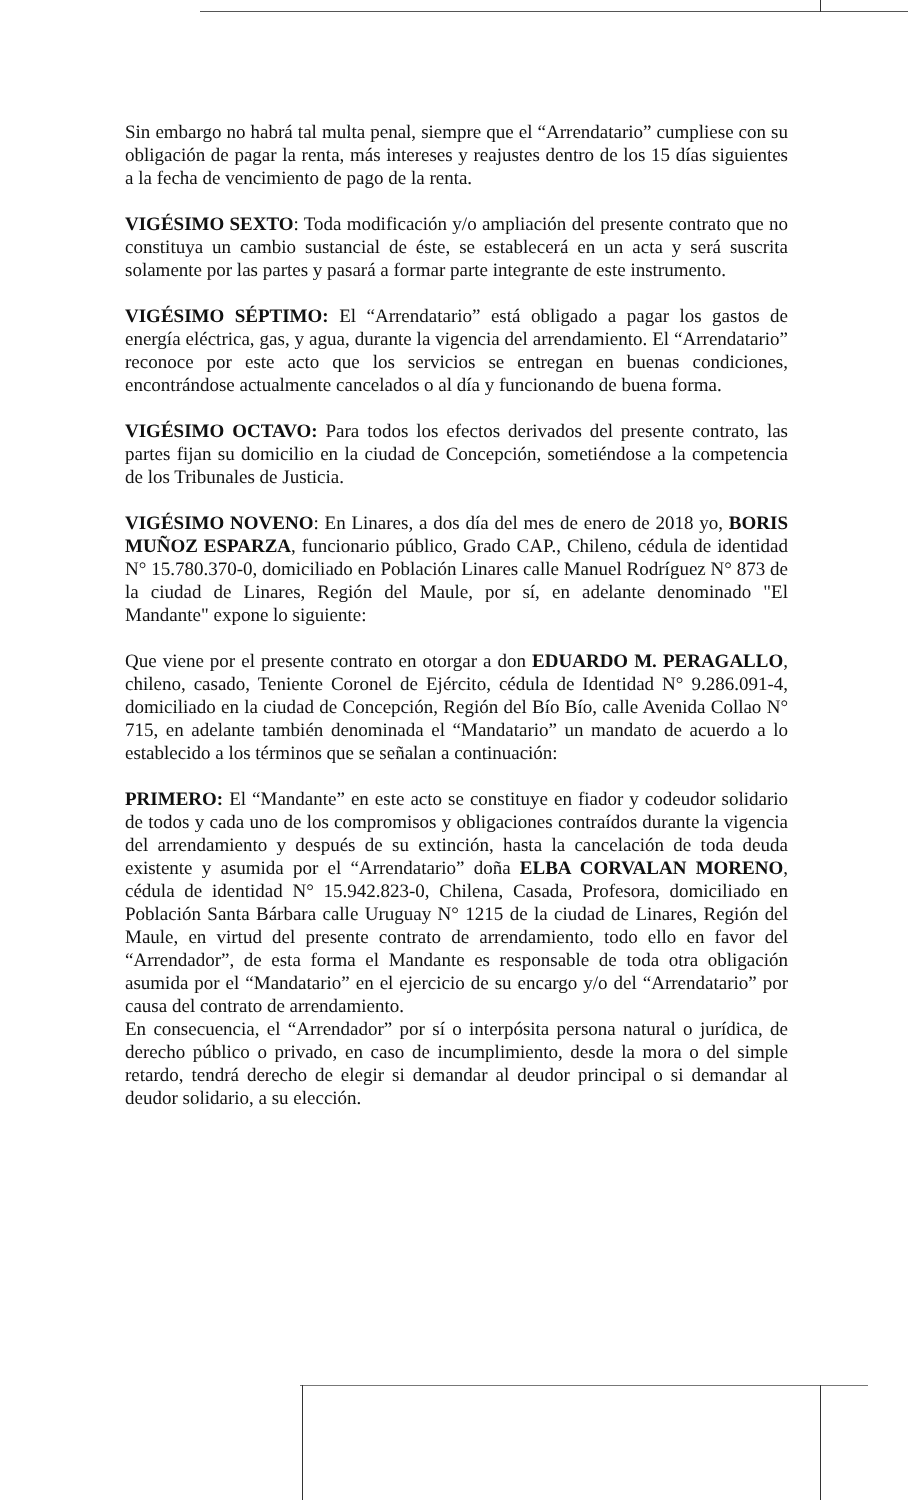Sin embargo no habrá tal multa penal, siempre que el “Arrendatario” cumpliese con su obligación de pagar la renta, más intereses y reajustes dentro de los 15 días siguientes a la fecha de vencimiento de pago de la renta.
VIGÉSIMO SEXTO: Toda modificación y/o ampliación del presente contrato que no constituya un cambio sustancial de éste, se establecerá en un acta y será suscrita solamente por las partes y pasará a formar parte integrante de este instrumento.
VIGÉSIMO SÉPTIMO: El “Arrendatario” está obligado a pagar los gastos de energía eléctrica, gas, y agua, durante la vigencia del arrendamiento. El “Arrendatario” reconoce por este acto que los servicios se entregan en buenas condiciones, encontrándose actualmente cancelados o al día y funcionando de buena forma.
VIGÉSIMO OCTAVO: Para todos los efectos derivados del presente contrato, las partes fijan su domicilio en la ciudad de Concepción, sometiéndose a la competencia de los Tribunales de Justicia.
VIGÉSIMO NOVENO: En Linares, a dos día del mes de enero de 2018 yo, BORIS MUÑOZ ESPARZA, funcionario público, Grado CAP., Chileno, cédula de identidad N° 15.780.370-0, domiciliado en Población Linares calle Manuel Rodríguez N° 873 de la ciudad de Linares, Región del Maule, por sí, en adelante denominado "El Mandante" expone lo siguiente:
Que viene por el presente contrato en otorgar a don EDUARDO M. PERAGALLO, chileno, casado, Teniente Coronel de Ejército, cédula de Identidad N° 9.286.091-4, domiciliado en la ciudad de Concepción, Región del Bío Bío, calle Avenida Collao N° 715, en adelante también denominada el “Mandatario” un mandato de acuerdo a lo establecido a los términos que se señalan a continuación:
PRIMERO: El “Mandante” en este acto se constituye en fiador y codeudor solidario de todos y cada uno de los compromisos y obligaciones contraídos durante la vigencia del arrendamiento y después de su extinción, hasta la cancelación de toda deuda existente y asumida por el “Arrendatario” doña ELBA CORVALAN MORENO, cédula de identidad N° 15.942.823-0, Chilena, Casada, Profesora, domiciliado en Población Santa Bárbara calle Uruguay N° 1215 de la ciudad de Linares, Región del Maule, en virtud del presente contrato de arrendamiento, todo ello en favor del “Arrendador”, de esta forma el Mandante es responsable de toda otra obligación asumida por el “Mandatario” en el ejercicio de su encargo y/o del “Arrendatario” por causa del contrato de arrendamiento.
En consecuencia, el “Arrendador” por sí o interpósita persona natural o jurídica, de derecho público o privado, en caso de incumplimiento, desde la mora o del simple retardo, tendrá derecho de elegir si demandar al deudor principal o si demandar al deudor solidario, a su elección.